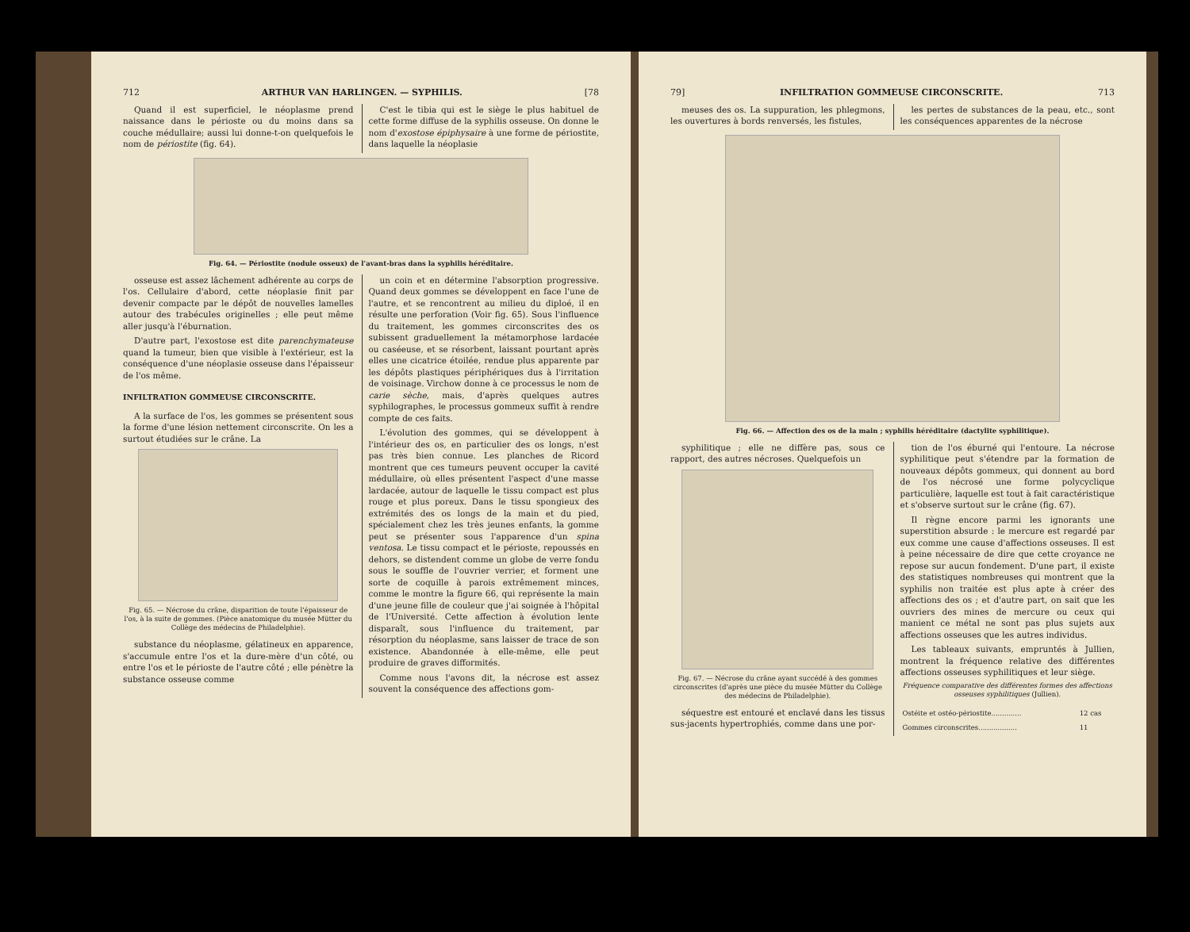712 ARTHUR VAN HARLINGEN. — SYPHILIS. [78
Quand il est superficiel, le néoplasme prend naissance dans le périoste ou du moins dans sa couche médullaire; aussi lui donne-t-on quelquefois le nom de périostite (fig. 64).
C'est le tibia qui est le siège le plus habituel de cette forme diffuse de la syphilis osseuse. On donne le nom d'exostose épiphysaire à une forme de périostite, dans laquelle la néoplasie
Fig. 64. — Périostite (nodule osseux) de l'avant-bras dans la syphilis héréditaire.
osseuse est assez lâchement adhérente au corps de l'os. Cellulaire d'abord, cette néoplasie finit par devenir compacte par le dépôt de nouvelles lamelles autour des trabécules originelles ; elle peut même aller jusqu'à l'éburnation.
D'autre part, l'exostose est dite parenchymateuse quand la tumeur, bien que visible à l'extérieur, est la conséquence d'une néoplasie osseuse dans l'épaisseur de l'os même.
INFILTRATION GOMMEUSE CIRCONSCRITE.
A la surface de l'os, les gommes se présentent sous la forme d'une lésion nettement circonscrite. On les a surtout étudiées sur le crâne. La
Fig. 65. — Nécrose du crâne, disparition de toute l'épaisseur de l'os, à la suite de gommes. (Pièce anatomique du musée Mütter du Collège des médecins de Philadelphie).
substance du néoplasme, gélatineux en apparence, s'accumule entre l'os et la dure-mère d'un côté, ou entre l'os et le périoste de l'autre côté ; elle pénètre la substance osseuse comme
un coin et en détermine l'absorption progressive. Quand deux gommes se développent en face l'une de l'autre, et se rencontrent au milieu du diploé, il en résulte une perforation (Voir fig. 65). Sous l'influence du traitement, les gommes circonscrites des os subissent graduellement la métamorphose lardacée ou caséeuse, et se résorbent, laissant pourtant après elles une cicatrice étoilée, rendue plus apparente par les dépôts plastiques périphériques dus à l'irritation de voisinage. Virchow donne à ce processus le nom de carie sèche, mais, d'après quelques autres syphilographes, le processus gommeux suffit à rendre compte de ces faits.
L'évolution des gommes, qui se développent à l'intérieur des os, en particulier des os longs, n'est pas très bien connue. Les planches de Ricord montrent que ces tumeurs peuvent occuper la cavité médullaire, où elles présentent l'aspect d'une masse lardacée, autour de laquelle le tissu compact est plus rouge et plus poreux. Dans le tissu spongieux des extrémités des os longs de la main et du pied, spécialement chez les très jeunes enfants, la gomme peut se présenter sous l'apparence d'un spina ventosa. Le tissu compact et le périoste, repoussés en dehors, se distendent comme un globe de verre fondu sous le souffle de l'ouvrier verrier, et forment une sorte de coquille à parois extrêmement minces, comme le montre la figure 66, qui représente la main d'une jeune fille de couleur que j'ai soignée à l'hôpital de l'Université. Cette affection à évolution lente disparaît, sous l'influence du traitement, par résorption du néoplasme, sans laisser de trace de son existence. Abandonnée à elle-même, elle peut produire de graves difformités.
Comme nous l'avons dit, la nécrose est assez souvent la conséquence des affections gom-
79] INFILTRATION GOMMEUSE CIRCONSCRITE. 713
meuses des os. La suppuration, les phlegmons, les ouvertures à bords renversés, les fistules,
les pertes de substances de la peau, etc., sont les conséquences apparentes de la nécrose
Fig. 66. — Affection des os de la main ; syphilis héréditaire (dactylite syphilitique).
syphilitique ; elle ne diffère pas, sous ce rapport, des autres nécroses. Quelquefois un
Fig. 67. — Nécrose du crâne ayant succédé à des gommes circonscrites (d'après une pièce du musée Mütter du Collège des médecins de Philadelphie).
séquestre est entouré et enclavé dans les tissus sus-jacents hypertrophiés, comme dans une por-
tion de l'os éburné qui l'entoure. La nécrose syphilitique peut s'étendre par la formation de nouveaux dépôts gommeux, qui donnent au bord de l'os nécrosé une forme polycyclique particulière, laquelle est tout à fait caractéristique et s'observe surtout sur le crâne (fig. 67).
Il règne encore parmi les ignorants une superstition absurde : le mercure est regardé par eux comme une cause d'affections osseuses. Il est à peine nécessaire de dire que cette croyance ne repose sur aucun fondement. D'une part, il existe des statistiques nombreuses qui montrent que la syphilis non traitée est plus apte à créer des affections des os ; et d'autre part, on sait que les ouvriers des mines de mercure ou ceux qui manient ce métal ne sont pas plus sujets aux affections osseuses que les autres individus.
Les tableaux suivants, empruntés à Jullien, montrent la fréquence relative des différentes affections osseuses syphilitiques et leur siège.
Fréquence comparative des différentes formes des affections osseuses syphilitiques (Jullien).
| Ostéite et ostéo-périostite.............. | 12 cas |
| Gommes circonscrites.................. | 11 |